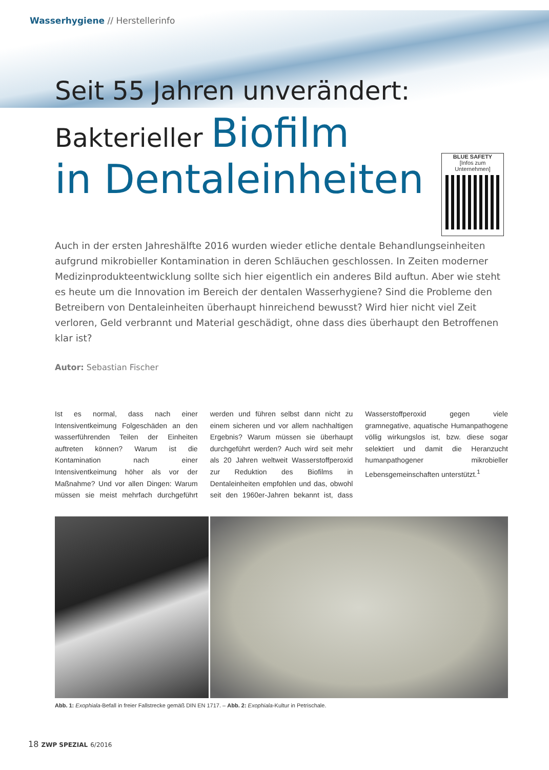Wasserhygiene // Herstellerinfo
Seit 55 Jahren unverändert:
Bakterieller Biofilm
in Dentaleinheiten
BLUE SAFETY
[Infos zum Unternehmen]
Auch in der ersten Jahreshälfte 2016 wurden wieder etliche dentale Behandlungseinheiten aufgrund mikrobieller Kontamination in deren Schläuchen geschlossen. In Zeiten moderner Medizinprodukte­entwicklung sollte sich hier eigentlich ein anderes Bild auftun. Aber wie steht es heute um die Inno­vation im Bereich der dentalen Wasserhygiene? Sind die Probleme den Betreibern von Dentaleinhei­ten überhaupt hinreichend bewusst? Wird hier nicht viel Zeit verloren, Geld verbrannt und Material geschädigt, ohne dass dies überhaupt den Betroffenen klar ist?
Autor: Sebastian Fischer
Ist es normal, dass nach einer Intensiventkeimung Folgeschäden an den wasserführenden Teilen der Einheiten auftreten können? Warum ist die Kontamination nach einer Intensiventkeimung höher als vor der Maßnahme? Und vor allen Dingen: Warum müssen sie meist mehrfach durchgeführt werden und führen selbst dann nicht zu einem sicheren und vor allem nachhaltigen Ergebnis? Warum müssen sie überhaupt durchgeführt werden? Auch wird seit mehr als 20 Jahren weltweit Wasserstoffperoxid zur Reduktion des Biofilms in Dentaleinheiten empfohlen und das, obwohl seit den 1960er-Jahren bekannt ist, dass Wasserstoffperoxid gegen viele gramnegative, aquatische Humanpathogene völlig wirkungslos ist, bzw. diese sogar selektiert und damit die Heranzucht humanpathogener mikrobieller Lebensgemeinschaften unterstützt.<sup>1</sup>
Abb. 1: Exophiala-Befall in freier Fallstrecke gemäß DIN EN 1717. – Abb. 2: Exophiala-Kultur in Petrischale.
18 ZWP SPEZIAL 6/2016